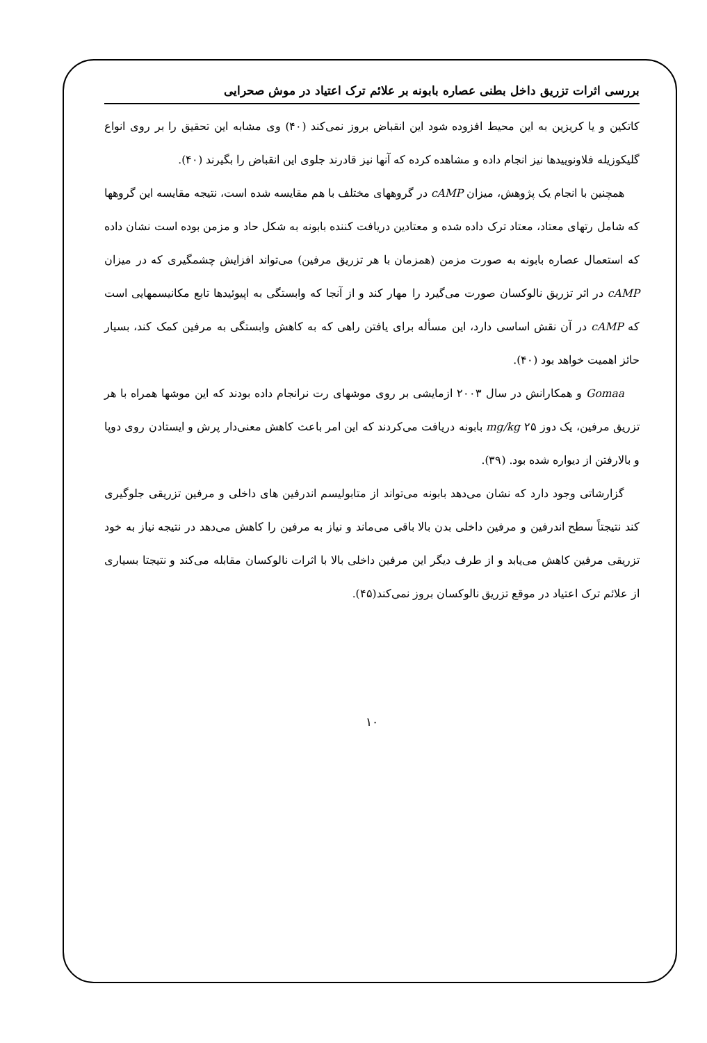بررسی اثرات تزریق داخل بطنی عصاره بابونه بر علائم ترک اعتیاد در موش صحرایی
کاتکین و یا کریزین به این محیط افزوده شود این انقباض بروز نمی‌کند (۴۰) وی مشابه این تحقیق را بر روی انواع گلیکوزیله فلاونوییدها نیز انجام داده و مشاهده کرده که آنها نیز قادرند جلوی این انقباض را بگیرند (۴۰).
همچنین با انجام یک پژوهش، میزان cAMP در گروههای مختلف با هم مقایسه شده است، نتیجه مقایسه این گروهها که شامل رتهای معتاد، معتاد ترک داده شده و معتادین دریافت کننده بابونه به شکل حاد و مزمن بوده است نشان داده که استعمال عصاره بابونه به صورت مزمن (همزمان با هر تزریق مرفین) می‌تواند افزایش چشمگیری که در میزان cAMP در اثر تزریق نالوکسان صورت می‌گیرد را مهار کند و از آنجا که وابستگی به اپیوئیدها تابع مکانیسمهایی است که cAMP در آن نقش اساسی دارد، این مسأله برای یافتن راهی که به کاهش وابستگی به مرفین کمک کند، بسیار حائز اهمیت خواهد بود (۴۰).
Gomaa و همکارانش در سال ۲۰۰۳ ازمایشی بر روی موشهای رت نرانجام داده بودند که این موشها همراه با هر تزریق مرفین، یک دوز mg/kg ۲۵ بابونه دریافت می‌کردند که این امر باعث کاهش معنی‌دار پرش و ایستادن روی دوپا و بالارفتن از دیواره شده بود. (۳۹).
گزارشاتی وجود دارد که نشان می‌دهد بابونه می‌تواند از متابولیسم اندرفین های داخلی و مرفین تزریقی جلوگیری کند نتیجتاً سطح اندرفین و مرفین داخلی بدن بالا باقی می‌ماند و نیاز به مرفین را کاهش می‌دهد در نتیجه نیاز به خود تزریقی مرفین کاهش می‌یابد و از طرف دیگر این مرفین داخلی بالا با اثرات نالوکسان مقابله می‌کند و نتیجتا بسیاری از علائم ترک اعتیاد در موقع تزریق نالوکسان بروز نمی‌کند(۴۵).
۱۰